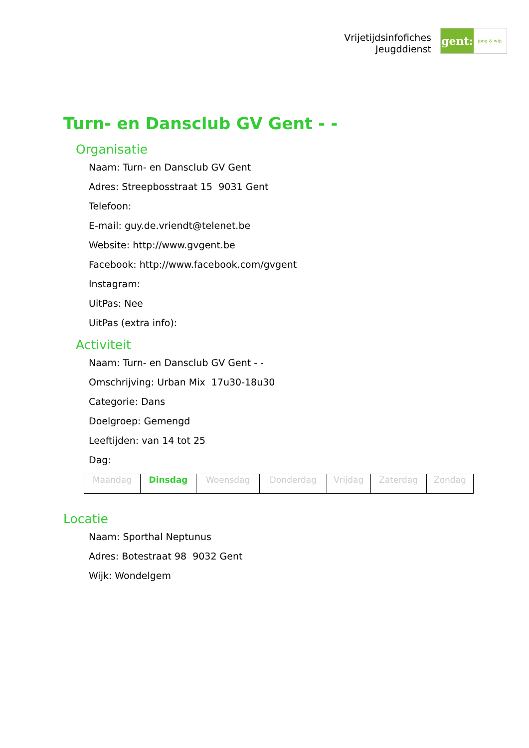Vrijetijdsinfofiches
Jeugddienst
gent:
jong & wijs
Turn- en Dansclub GV Gent - -
Organisatie
Naam: Turn- en Dansclub GV Gent
Adres: Streepbosstraat 15 9031 Gent
Telefoon:
E-mail: guy.de.vriendt@telenet.be
Website: http://www.gvgent.be
Facebook: http://www.facebook.com/gvgent
Instagram:
UitPas: Nee
UitPas (extra info):
Activiteit
Naam: Turn- en Dansclub GV Gent - -
Omschrijving: Urban Mix 17u30-18u30
Categorie: Dans
Doelgroep: Gemengd
Leeftijden: van 14 tot 25
Dag:
| Maandag | Dinsdag | Woensdag | Donderdag | Vrijdag | Zaterdag | Zondag |
Locatie
Naam: Sporthal Neptunus
Adres: Botestraat 98 9032 Gent
Wijk: Wondelgem